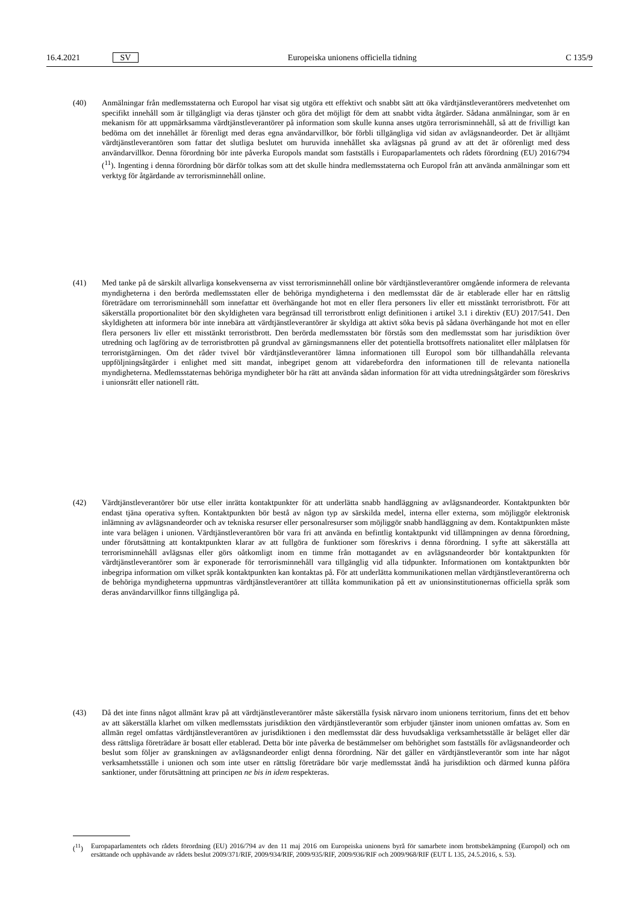16.4.2021 SV Europeiska unionens officiella tidning C 135/9
(40) Anmälningar från medlemsstaterna och Europol har visat sig utgöra ett effektivt och snabbt sätt att öka värdtjänstleverantörers medvetenhet om specifikt innehåll som är tillgängligt via deras tjänster och göra det möjligt för dem att snabbt vidta åtgärder. Sådana anmälningar, som är en mekanism för att uppmärksamma värdtjänstleverantörer på information som skulle kunna anses utgöra terrorisminnehåll, så att de frivilligt kan bedöma om det innehållet är förenligt med deras egna användarvillkor, bör förbli tillgängliga vid sidan av avlägsnandeorder. Det är alltjämt värdtjänstleverantören som fattar det slutliga beslutet om huruvida innehållet ska avlägsnas på grund av att det är oförenligt med dess användarvillkor. Denna förordning bör inte påverka Europols mandat som fastställs i Europaparlamentets och rådets förordning (EU) 2016/794 (<sup>11</sup>). Ingenting i denna förordning bör därför tolkas som att det skulle hindra medlemsstaterna och Europol från att använda anmälningar som ett verktyg för åtgärdande av terrorisminnehåll online.
(41) Med tanke på de särskilt allvarliga konsekvenserna av visst terrorisminnehåll online bör värdtjänstleverantörer omgående informera de relevanta myndigheterna i den berörda medlemsstaten eller de behöriga myndigheterna i den medlemsstat där de är etablerade eller har en rättslig företrädare om terrorisminnehåll som innefattar ett överhängande hot mot en eller flera personers liv eller ett misstänkt terroristbrott. För att säkerställa proportionalitet bör den skyldigheten vara begränsad till terroristbrott enligt definitionen i artikel 3.1 i direktiv (EU) 2017/541. Den skyldigheten att informera bör inte innebära att värdtjänstleverantörer är skyldiga att aktivt söka bevis på sådana överhängande hot mot en eller flera personers liv eller ett misstänkt terroristbrott. Den berörda medlemsstaten bör förstås som den medlemsstat som har jurisdiktion över utredning och lagföring av de terroristbrotten på grundval av gärningsmannens eller det potentiella brottsoffrets nationalitet eller målplatsen för terroristgärningen. Om det råder tvivel bör värdtjänstleverantörer lämna informationen till Europol som bör tillhandahålla relevanta uppföljningsåtgärder i enlighet med sitt mandat, inbegripet genom att vidarebefordra den informationen till de relevanta nationella myndigheterna. Medlemsstaternas behöriga myndigheter bör ha rätt att använda sådan information för att vidta utredningsåtgärder som föreskrivs i unionsrätt eller nationell rätt.
(42) Värdtjänstleverantörer bör utse eller inrätta kontaktpunkter för att underlätta snabb handläggning av avlägsnandeorder. Kontaktpunkten bör endast tjäna operativa syften. Kontaktpunkten bör bestå av någon typ av särskilda medel, interna eller externa, som möjliggör elektronisk inlämning av avlägsnandeorder och av tekniska resurser eller personalresurser som möjliggör snabb handläggning av dem. Kontaktpunkten måste inte vara belägen i unionen. Värdtjänstleverantören bör vara fri att använda en befintlig kontaktpunkt vid tillämpningen av denna förordning, under förutsättning att kontaktpunkten klarar av att fullgöra de funktioner som föreskrivs i denna förordning. I syfte att säkerställa att terrorisminnehåll avlägsnas eller görs oåtkomligt inom en timme från mottagandet av en avlägsnandeorder bör kontaktpunkten för värdtjänstleverantörer som är exponerade för terrorisminnehåll vara tillgänglig vid alla tidpunkter. Informationen om kontaktpunkten bör inbegripa information om vilket språk kontaktpunkten kan kontaktas på. För att underlätta kommunikationen mellan värdtjänstleverantörerna och de behöriga myndigheterna uppmuntras värdtjänstleverantörer att tillåta kommunikation på ett av unionsinstitutionernas officiella språk som deras användarvillkor finns tillgängliga på.
(43) Då det inte finns något allmänt krav på att värdtjänstleverantörer måste säkerställa fysisk närvaro inom unionens territorium, finns det ett behov av att säkerställa klarhet om vilken medlemsstats jurisdiktion den värdtjänstleverantör som erbjuder tjänster inom unionen omfattas av. Som en allmän regel omfattas värdtjänstleverantören av jurisdiktionen i den medlemsstat där dess huvudsakliga verksamhetsställe är beläget eller där dess rättsliga företrädare är bosatt eller etablerad. Detta bör inte påverka de bestämmelser om behörighet som fastställs för avlägsnandeorder och beslut som följer av granskningen av avlägsnandeorder enligt denna förordning. När det gäller en värdtjänstleverantör som inte har något verksamhetsställe i unionen och som inte utser en rättslig företrädare bör varje medlemsstat ändå ha jurisdiktion och därmed kunna påföra sanktioner, under förutsättning att principen ne bis in idem respekteras.
(<sup>11</sup>) Europaparlamentets och rådets förordning (EU) 2016/794 av den 11 maj 2016 om Europeiska unionens byrå för samarbete inom brottsbekämpning (Europol) och om ersättande och upphävande av rådets beslut 2009/371/RIF, 2009/934/RIF, 2009/935/RIF, 2009/936/RIF och 2009/968/RIF (EUT L 135, 24.5.2016, s. 53).